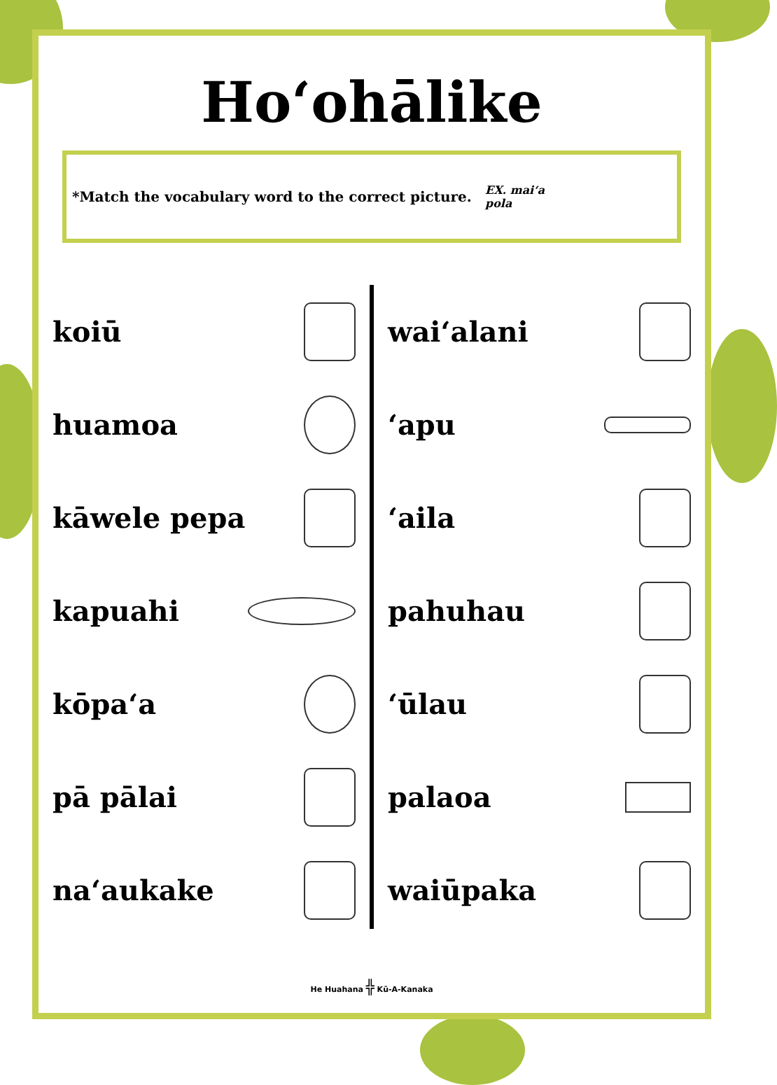Hoʻohālike
*Match the vocabulary word to the correct picture.
EX. maiʻa
pola
koiū
huamoa
kāwele pepa
kapuahi
kōpaʻa
pā pālai
naʻaukake
waiʻalani
ʻapu
ʻaila
pahuhau
ʻūlau
palaoa
waiūpaka
He Huahana ╬ Kū-A-Kanaka